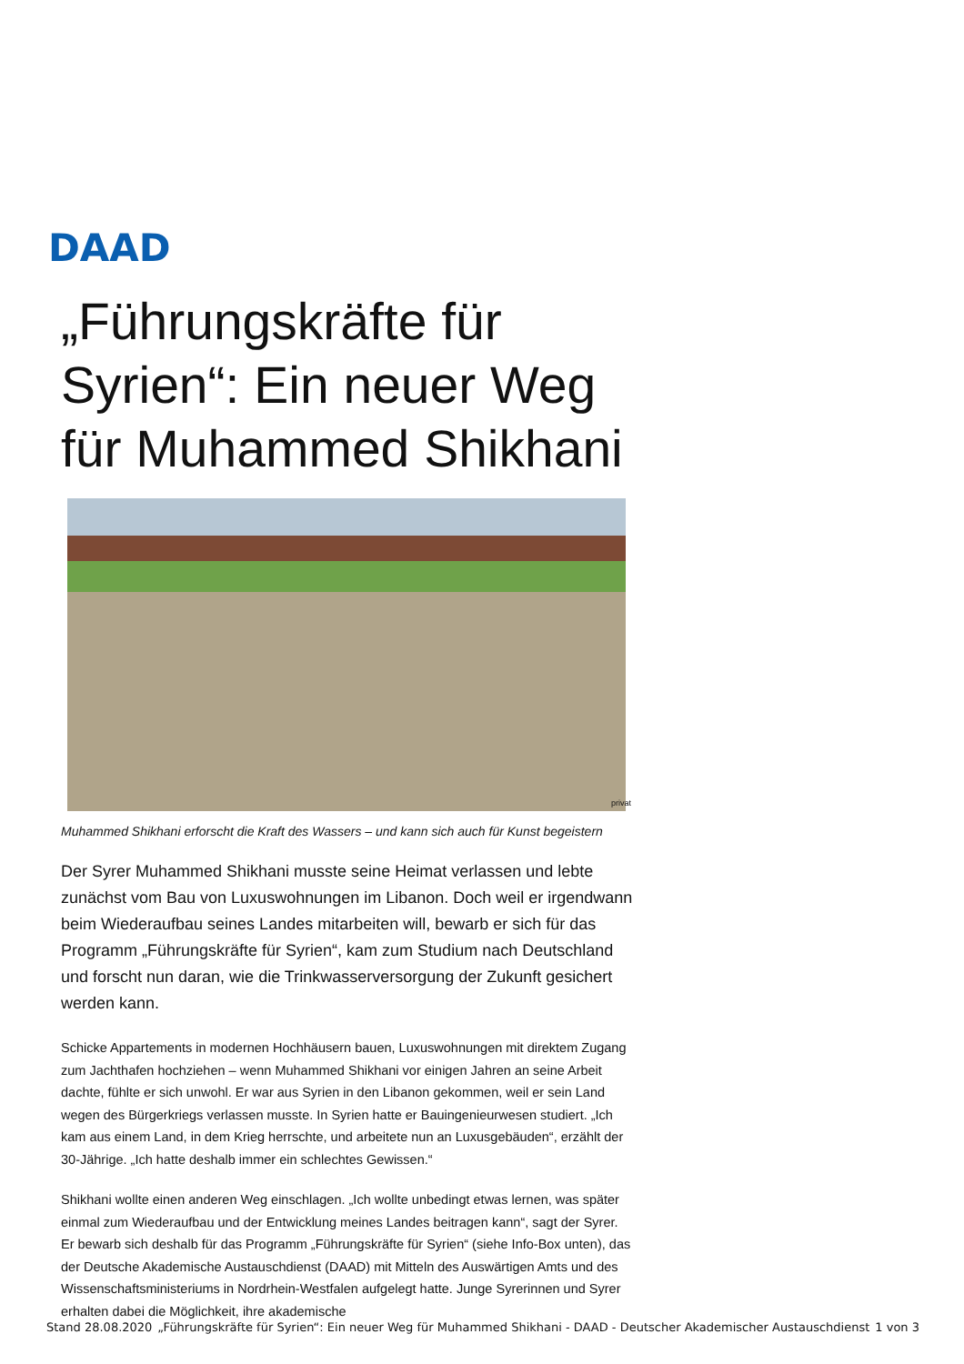DAAD
„Führungskräfte für Syrien“: Ein neuer Weg für Muhammed Shikhani
privat
Muhammed Shikhani erforscht die Kraft des Wassers – und kann sich auch für Kunst begeistern
Der Syrer Muhammed Shikhani musste seine Heimat verlassen und lebte zunächst vom Bau von Luxuswohnungen im Libanon. Doch weil er irgendwann beim Wiederaufbau seines Landes mitarbeiten will, bewarb er sich für das Programm „Führungskräfte für Syrien“, kam zum Studium nach Deutschland und forscht nun daran, wie die Trinkwasserversorgung der Zukunft gesichert werden kann.
Schicke Appartements in modernen Hochhäusern bauen, Luxuswohnungen mit direktem Zugang zum Jachthafen hochziehen – wenn Muhammed Shikhani vor einigen Jahren an seine Arbeit dachte, fühlte er sich unwohl. Er war aus Syrien in den Libanon gekommen, weil er sein Land wegen des Bürgerkriegs verlassen musste. In Syrien hatte er Bauingenieurwesen studiert. „Ich kam aus einem Land, in dem Krieg herrschte, und arbeitete nun an Luxusgebäuden“, erzählt der 30-Jährige. „Ich hatte deshalb immer ein schlechtes Gewissen.“
Shikhani wollte einen anderen Weg einschlagen. „Ich wollte unbedingt etwas lernen, was später einmal zum Wiederaufbau und der Entwicklung meines Landes beitragen kann“, sagt der Syrer. Er bewarb sich deshalb für das Programm „Führungskräfte für Syrien“ (siehe Info-Box unten), das der Deutsche Akademische Austauschdienst (DAAD) mit Mitteln des Auswärtigen Amts und des Wissenschaftsministeriums in Nordrhein-Westfalen aufgelegt hatte. Junge Syrerinnen und Syrer erhalten dabei die Möglichkeit, ihre akademische
Stand 28.08.2020 „Führungskräfte für Syrien“: Ein neuer Weg für Muhammed Shikhani - DAAD - Deutscher Akademischer Austauschdienst 1 von 3